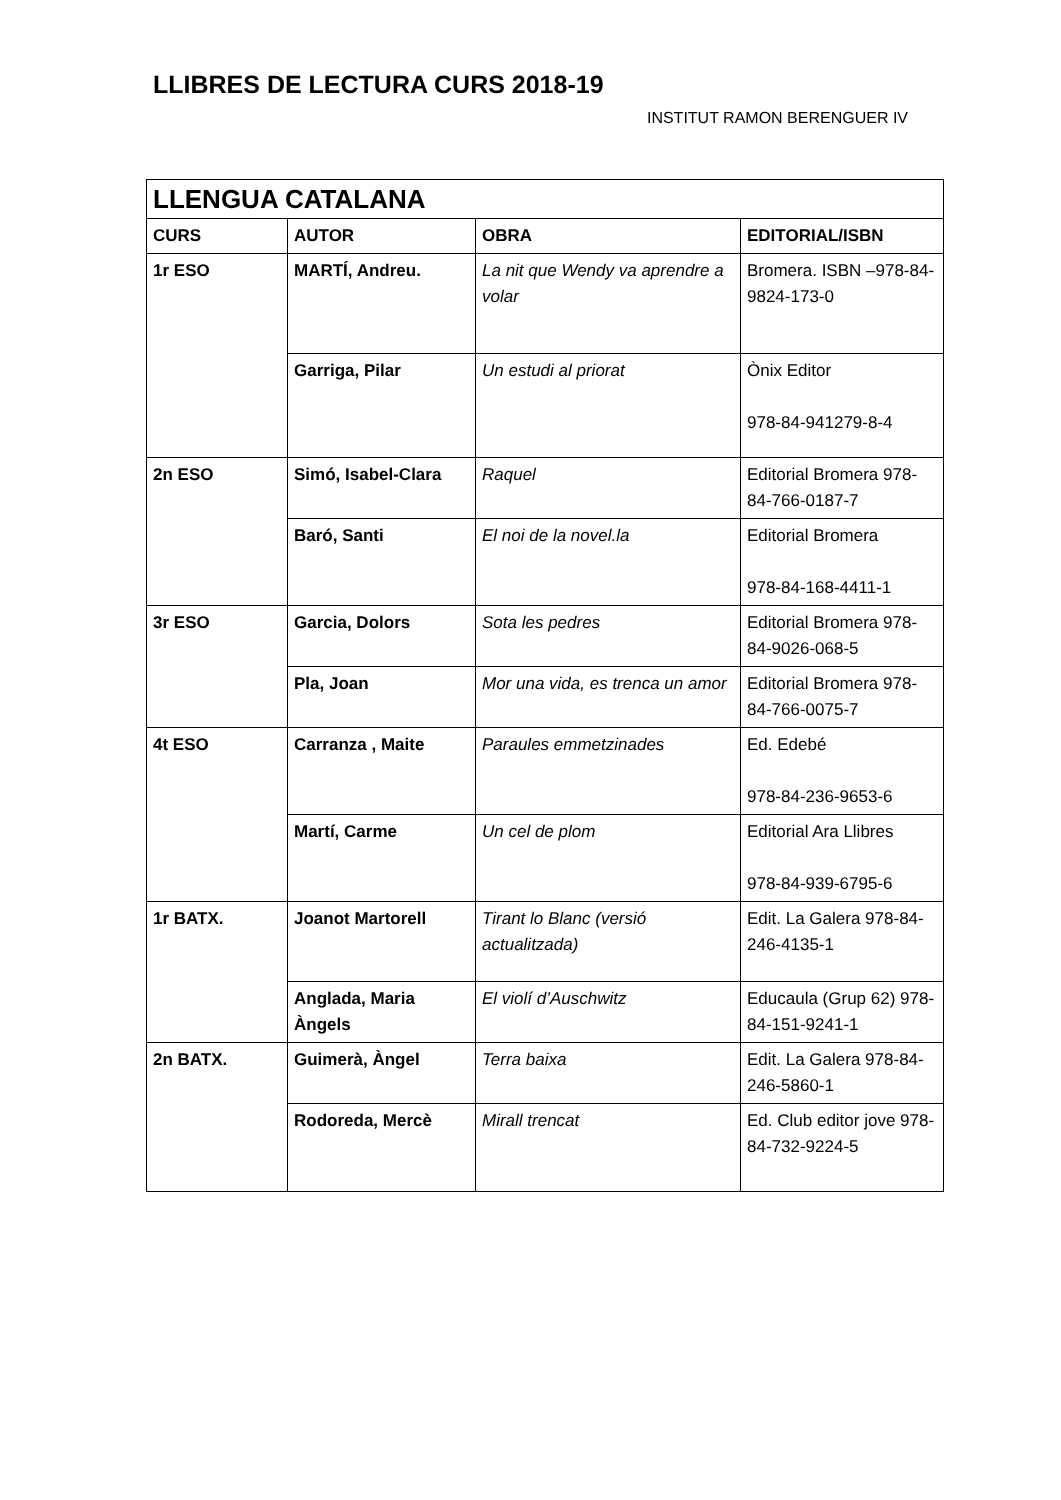LLIBRES DE LECTURA CURS 2018-19
INSTITUT RAMON BERENGUER IV
| LLENGUA CATALANA | | | |
| --- | --- | --- | --- |
| CURS | AUTOR | OBRA | EDITORIAL/ISBN |
| 1r ESO | MARTÍ, Andreu. | La nit que Wendy va aprendre a volar | Bromera. ISBN –978-84-9824-173-0 |
| | Garriga, Pilar | Un estudi al priorat | Ònix Editor 978-84-941279-8-4 |
| 2n ESO | Simó, Isabel-Clara | Raquel | Editorial Bromera 978-84-766-0187-7 |
| | Baró, Santi | El noi de la novel.la | Editorial Bromera 978-84-168-4411-1 |
| 3r ESO | Garcia, Dolors | Sota les pedres | Editorial Bromera 978-84-9026-068-5 |
| | Pla, Joan | Mor una vida, es trenca un amor | Editorial Bromera 978-84-766-0075-7 |
| 4t ESO | Carranza , Maite | Paraules emmetzinades | Ed. Edebé 978-84-236-9653-6 |
| | Martí, Carme | Un cel de plom | Editorial Ara Llibres 978-84-939-6795-6 |
| 1r BATX. | Joanot Martorell | Tirant lo Blanc (versió actualitzada) | Edit. La Galera 978-84-246-4135-1 |
| | Anglada, Maria Àngels | El violí d’Auschwitz | Educaula (Grup 62) 978-84-151-9241-1 |
| 2n BATX. | Guimerà, Àngel | Terra baixa | Edit. La Galera 978-84-246-5860-1 |
| | Rodoreda, Mercè | Mirall trencat | Ed. Club editor jove 978-84-732-9224-5 |